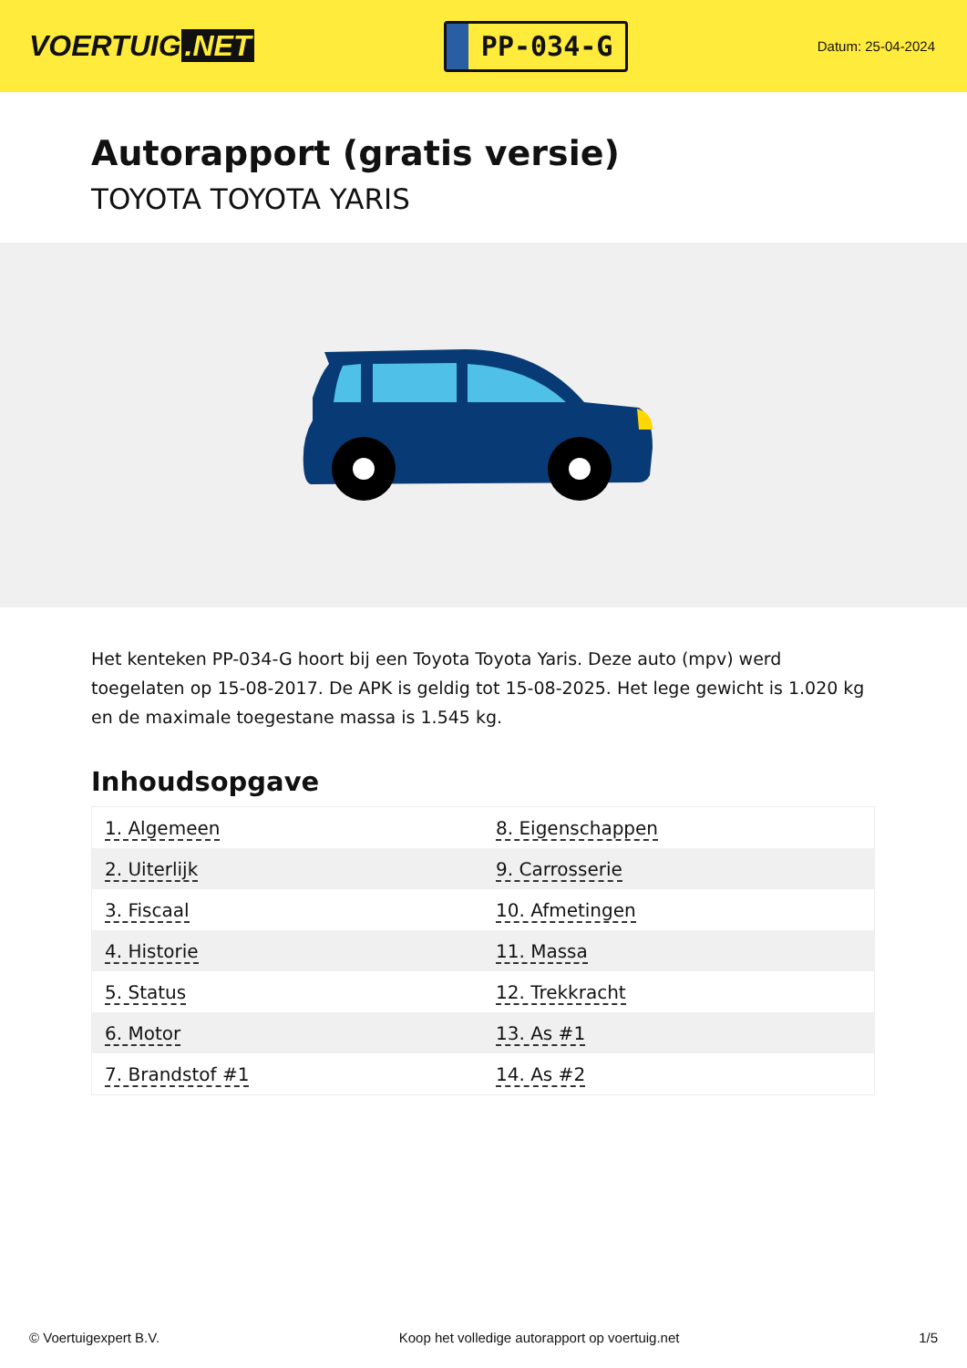VOERTUIG.NET
PP-034-G
Datum: 25-04-2024
Autorapport (gratis versie)
TOYOTA TOYOTA YARIS
Het kenteken PP-034-G hoort bij een Toyota Toyota Yaris. Deze auto (mpv) werd toegelaten op 15-08-2017. De APK is geldig tot 15-08-2025. Het lege gewicht is 1.020 kg en de maximale toegestane massa is 1.545 kg.
Inhoudsopgave
| 1. Algemeen | 8. Eigenschappen |
| 2. Uiterlijk | 9. Carrosserie |
| 3. Fiscaal | 10. Afmetingen |
| 4. Historie | 11. Massa |
| 5. Status | 12. Trekkracht |
| 6. Motor | 13. As #1 |
| 7. Brandstof #1 | 14. As #2 |
© Voertuigexpert B.V. Koop het volledige autorapport op voertuig.net 1/5